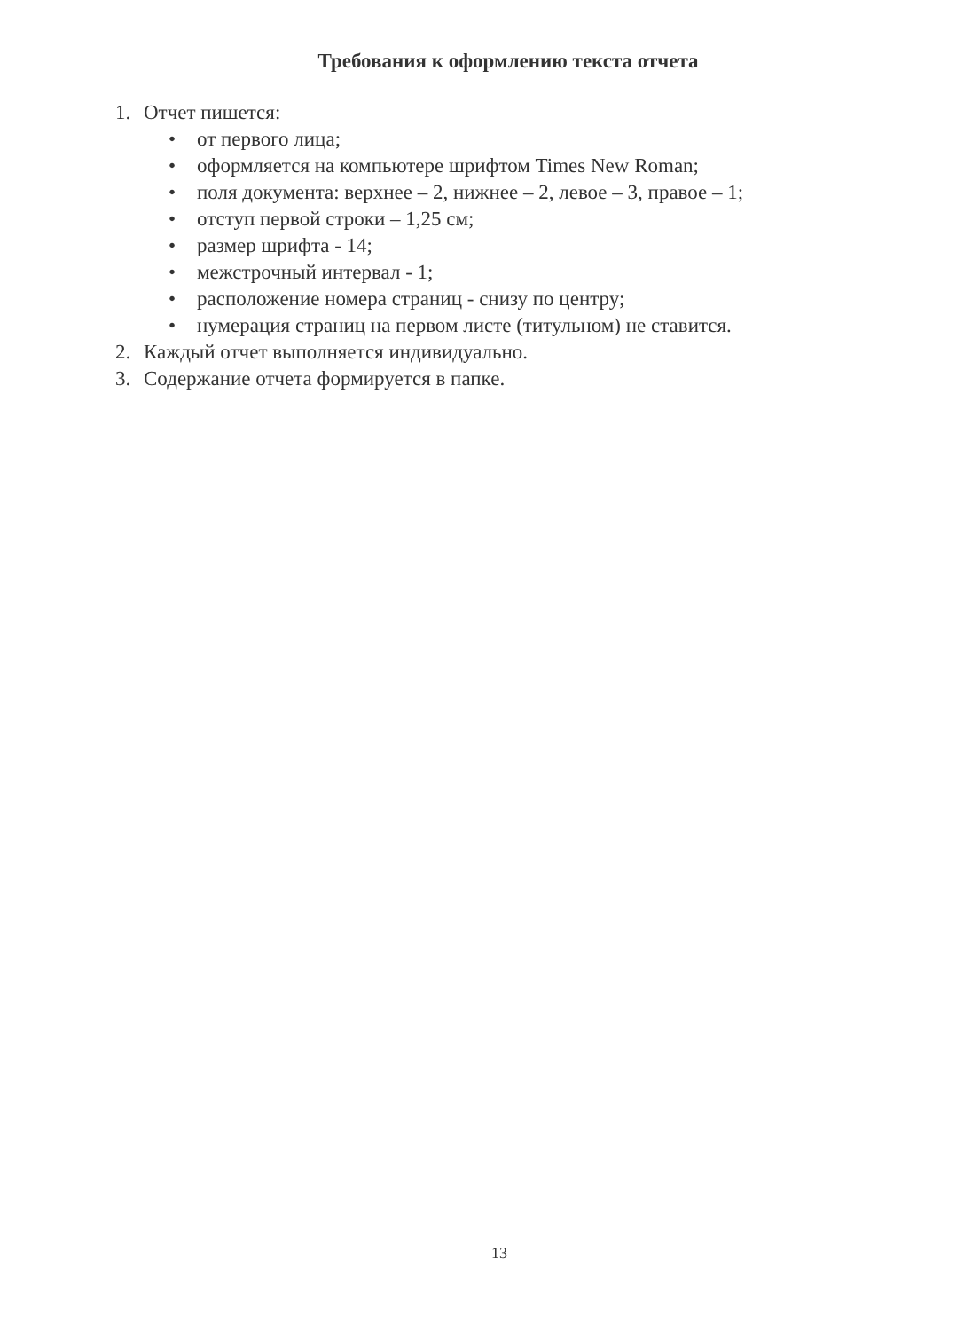Требования к оформлению текста отчета
1. Отчет пишется:
• от первого лица;
• оформляется на компьютере шрифтом Times New Roman;
• поля документа: верхнее – 2, нижнее – 2, левое – 3, правое – 1;
• отступ первой строки – 1,25 см;
• размер шрифта - 14;
• межстрочный интервал - 1;
• расположение номера страниц - снизу по центру;
• нумерация страниц на первом листе (титульном) не ставится.
2. Каждый отчет выполняется индивидуально.
3. Содержание отчета формируется в папке.
13